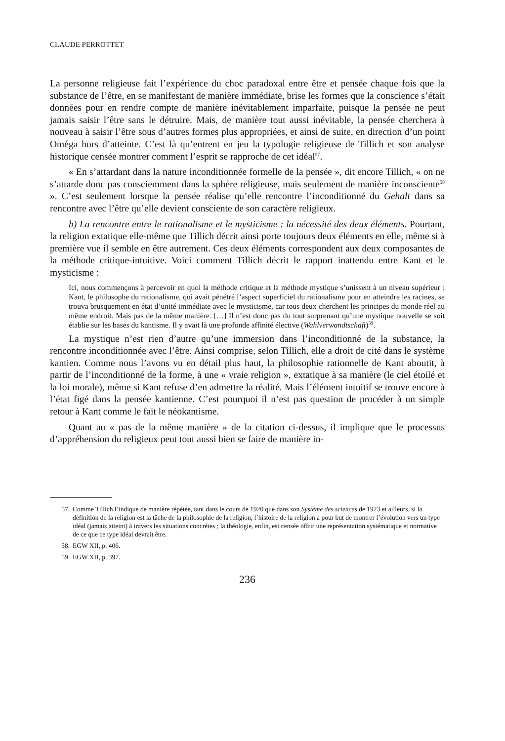CLAUDE PERROTTET
La personne religieuse fait l’expérience du choc paradoxal entre être et pensée chaque fois que la substance de l’être, en se manifestant de manière immédiate, brise les formes que la conscience s’était données pour en rendre compte de manière inévitablement imparfaite, puisque la pensée ne peut jamais saisir l’être sans le détruire. Mais, de manière tout aussi inévitable, la pensée cherchera à nouveau à saisir l’être sous d’autres formes plus appropriées, et ainsi de suite, en direction d’un point Oméga hors d’atteinte. C’est là qu’entrent en jeu la typologie religieuse de Tillich et son analyse historique censée montrer comment l’esprit se rapproche de cet idéal<sup>57</sup>.
« En s’attardant dans la nature inconditionnée formelle de la pensée », dit encore Tillich, « on ne s’attarde donc pas consciemment dans la sphère religieuse, mais seulement de manière inconsciente<sup>58</sup> ». C’est seulement lorsque la pensée réalise qu’elle rencontre l’inconditionné du Gehalt dans sa rencontre avec l’être qu’elle devient consciente de son caractère religieux.
b) La rencontre entre le rationalisme et le mysticisme : la nécessité des deux éléments. Pourtant, la religion extatique elle-même que Tillich décrit ainsi porte toujours deux éléments en elle, même si à première vue il semble en être autrement. Ces deux éléments correspondent aux deux composantes de la méthode critique-intuitive. Voici comment Tillich décrit le rapport inattendu entre Kant et le mysticisme :
Ici, nous commençons à percevoir en quoi la méthode critique et la méthode mystique s’unissent à un niveau supérieur : Kant, le philosophe du rationalisme, qui avait pénétré l’aspect superficiel du rationalisme pour en atteindre les racines, se trouva brusquement en état d’unité immédiate avec le mysticisme, car tous deux cherchent les principes du monde réel au même endroit. Mais pas de la même manière. […] Il n’est donc pas du tout surprenant qu’une mystique nouvelle se soit établie sur les bases du kantisme. Il y avait là une profonde affinité élective (Wahlverwandtschaft)<sup>59</sup>.
La mystique n’est rien d’autre qu’une immersion dans l’inconditionné de la substance, la rencontre inconditionnée avec l’être. Ainsi comprise, selon Tillich, elle a droit de cité dans le système kantien. Comme nous l’avons vu en détail plus haut, la philosophie rationnelle de Kant aboutit, à partir de l’inconditionné de la forme, à une « vraie religion », extatique à sa manière (le ciel étoilé et la loi morale), même si Kant refuse d’en admettre la réalité. Mais l’élément intuitif se trouve encore à l’état figé dans la pensée kantienne. C’est pourquoi il n’est pas question de procéder à un simple retour à Kant comme le fait le néokantisme.
Quant au « pas de la même manière » de la citation ci-dessus, il implique que le processus d’appréhension du religieux peut tout aussi bien se faire de manière in-
57. Comme Tillich l’indique de manière répétée, tant dans le cours de 1920 que dans son Système des sciences de 1923 et ailleurs, si la définition de la religion est la tâche de la philosophie de la religion, l’histoire de la religion a pour but de montrer l’évolution vers un type idéal (jamais atteint) à travers les situations concrètes ; la théologie, enfin, est censée offrir une représentation systématique et normative de ce que ce type idéal devrait être.
58. EGW XII, p. 406.
59. EGW XII, p. 397.
236